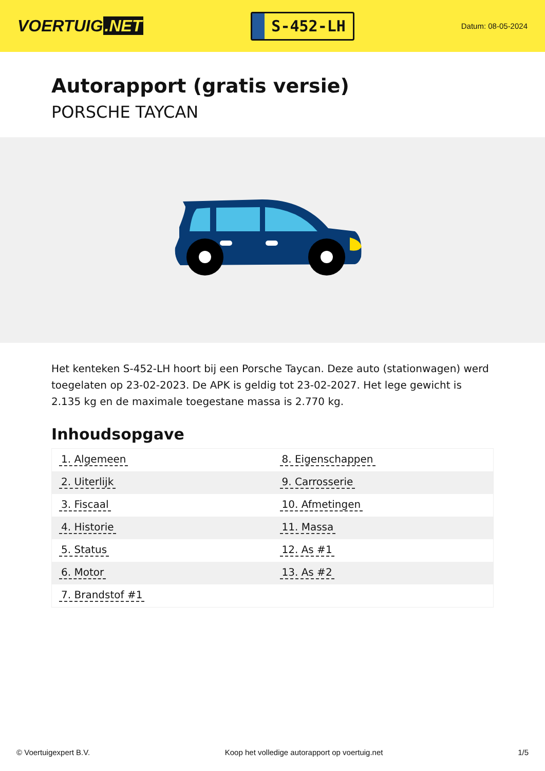VOERTUIG.NET
S-452-LH
Datum: 08-05-2024
Autorapport (gratis versie)
PORSCHE TAYCAN
Het kenteken S-452-LH hoort bij een Porsche Taycan. Deze auto (stationwagen) werd toegelaten op 23-02-2023. De APK is geldig tot 23-02-2027. Het lege gewicht is 2.135 kg en de maximale toegestane massa is 2.770 kg.
Inhoudsopgave
| 1. Algemeen | 8. Eigenschappen |
| 2. Uiterlijk | 9. Carrosserie |
| 3. Fiscaal | 10. Afmetingen |
| 4. Historie | 11. Massa |
| 5. Status | 12. As #1 |
| 6. Motor | 13. As #2 |
| 7. Brandstof #1 | |
© Voertuigexpert B.V. Koop het volledige autorapport op voertuig.net
1/5